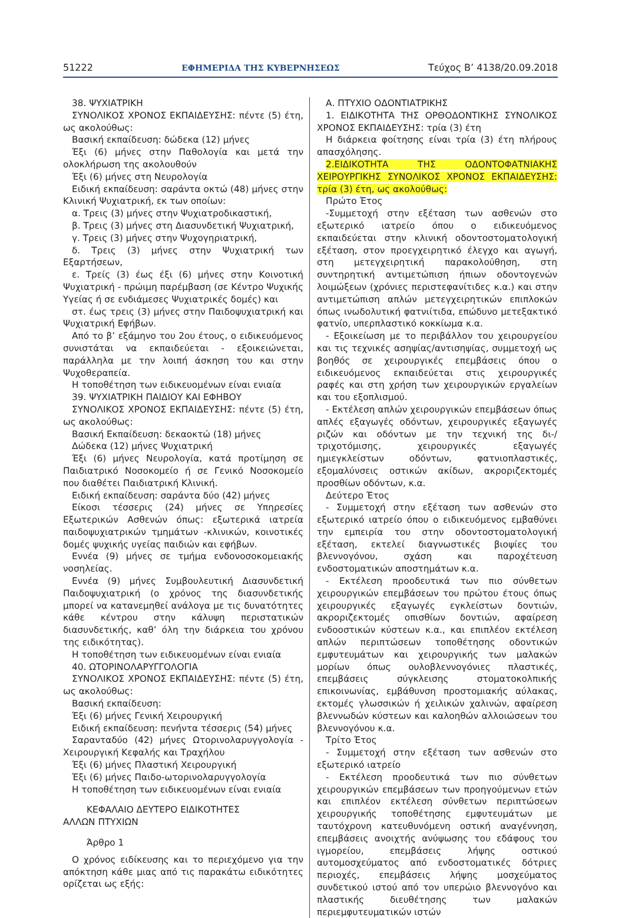51222 ΕΦΗΜΕΡΙΔΑ ΤΗΣ ΚΥΒΕΡΝΗΣΕΩΣ Τεύχος Β’ 4138/20.09.2018
38. ΨΥΧΙΑΤΡΙΚΗ
ΣΥΝΟΛΙΚΟΣ ΧΡΟΝΟΣ ΕΚΠΑΙΔΕΥΣΗΣ: πέντε (5) έτη, ως ακολούθως:
Βασική εκπαίδευση: δώδεκα (12) μήνες
Έξι (6) μήνες στην Παθολογία και μετά την ολοκλήρωση της ακολουθούν
Έξι (6) μήνες στη Νευρολογία
Ειδική εκπαίδευση: σαράντα οκτώ (48) μήνες στην Κλινική Ψυχιατρική, εκ των οποίων:
α. Τρεις (3) μήνες στην Ψυχιατροδικαστική,
β. Τρεις (3) μήνες στη Διασυνδετική Ψυχιατρική,
γ. Τρεις (3) μήνες στην Ψυχογηριατρική,
δ. Τρεις (3) μήνες στην Ψυχιατρική των Εξαρτήσεων,
ε. Τρείς (3) έως έξι (6) μήνες στην Κοινοτική Ψυχιατρική - πρώιμη παρέμβαση (σε Κέντρο Ψυχικής Υγείας ή σε ενδιάμεσες Ψυχιατρικές δομές) και
στ. έως τρεις (3) μήνες στην Παιδοψυχιατρική και Ψυχιατρική Εφήβων.
Από το β’ εξάμηνο του 2ου έτους, ο ειδικευόμενος συνιστάται να εκπαιδεύεται - εξοικειώνεται, παράλληλα με την λοιπή άσκηση του και στην Ψυχοθεραπεία.
Η τοποθέτηση των ειδικευομένων είναι ενιαία
39. ΨΥΧΙΑΤΡΙΚΗ ΠΑΙΔΙΟΥ ΚΑΙ ΕΦΗΒΟΥ
ΣΥΝΟΛΙΚΟΣ ΧΡΟΝΟΣ ΕΚΠΑΙΔΕΥΣΗΣ: πέντε (5) έτη, ως ακολούθως:
Βασική Εκπαίδευση: δεκαοκτώ (18) μήνες
Δώδεκα (12) μήνες Ψυχιατρική
Έξι (6) μήνες Νευρολογία, κατά προτίμηση σε Παιδιατρικό Νοσοκομείο ή σε Γενικό Νοσοκομείο που διαθέτει Παιδιατρική Κλινική.
Ειδική εκπαίδευση: σαράντα δύο (42) μήνες
Είκοσι τέσσερις (24) μήνες σε Υπηρεσίες Εξωτερικών Ασθενών όπως: εξωτερικά ιατρεία παιδοψυχιατρικών τμημάτων -κλινικών, κοινοτικές δομές ψυχικής υγείας παιδιών και εφήβων.
Εννέα (9) μήνες σε τμήμα ενδονοσοκομειακής νοσηλείας.
Εννέα (9) μήνες Συμβουλευτική Διασυνδετική Παιδοψυχιατρική (ο χρόνος της διασυνδετικής μπορεί να κατανεμηθεί ανάλογα με τις δυνατότητες κάθε κέντρου στην κάλυψη περιστατικών διασυνδετικής, καθ’ όλη την διάρκεια του χρόνου της ειδικότητας).
Η τοποθέτηση των ειδικευομένων είναι ενιαία
40. ΩΤΟΡΙΝΟΛΑΡΥΓΓΟΛΟΓΙΑ
ΣΥΝΟΛΙΚΟΣ ΧΡΟΝΟΣ ΕΚΠΑΙΔΕΥΣΗΣ: πέντε (5) έτη, ως ακολούθως:
Βασική εκπαίδευση:
Έξι (6) μήνες Γενική Χειρουργική
Ειδική εκπαίδευση: πενήντα τέσσερις (54) μήνες
Σαρανταδύο (42) μήνες Ωτορινολαρυγγολογία - Χειρουργική Κεφαλής και Τραχήλου
Έξι (6) μήνες Πλαστική Χειρουργική
Έξι (6) μήνες Παιδο-ωτορινολαρυγγολογία
Η τοποθέτηση των ειδικευομένων είναι ενιαία
ΚΕΦΑΛΑΙΟ ΔΕΥΤΕΡΟ ΕΙΔΙΚΟΤΗΤΕΣ
ΑΛΛΩΝ ΠΤΥΧΙΩΝ
Άρθρο 1
Ο χρόνος ειδίκευσης και το περιεχόμενο για την απόκτηση κάθε μιας από τις παρακάτω ειδικότητες ορίζεται ως εξής:
Α. ΠΤΥΧΙΟ ΟΔΟΝΤΙΑΤΡΙΚΗΣ
1. ΕΙΔΙΚΟΤΗΤΑ ΤΗΣ ΟΡΘΟΔΟΝΤΙΚΗΣ ΣΥΝΟΛΙΚΟΣ ΧΡΟΝΟΣ ΕΚΠΑΙΔΕΥΣΗΣ: τρία (3) έτη
Η διάρκεια φοίτησης είναι τρία (3) έτη πλήρους απασχόλησης.
2.ΕΙΔΙΚΟΤΗΤΑ ΤΗΣ ΟΔΟΝΤΟΦΑΤΝΙΑΚΗΣ ΧΕΙΡΟΥΡΓΙΚΗΣ ΣΥΝΟΛΙΚΟΣ ΧΡΟΝΟΣ ΕΚΠΑΙΔΕΥΣΗΣ: τρία (3) έτη, ως ακολούθως:
Πρώτο Έτος
-Συμμετοχή στην εξέταση των ασθενών στο εξωτερικό ιατρείο όπου ο ειδικευόμενος εκπαιδεύεται στην κλινική οδοντοστοματολογική εξέταση, στον προεγχειρητικό έλεγχο και αγωγή, στη μετεγχειρητική παρακολούθηση, στη συντηρητική αντιμετώπιση ήπιων οδοντογενών λοιμώξεων (χρόνιες περιστεφανίτιδες κ.α.) και στην αντιμετώπιση απλών μετεγχειρητικών επιπλοκών όπως ινωδολυτική φατνιίτιδα, επώδυνο μετεξακτικό φατνίο, υπερπλαστικό κοκκίωμα κ.α.
- Εξοικείωση με το περιβάλλον του χειρουργείου και τις τεχνικές ασηψίας/αντισηψίας, συμμετοχή ως βοηθός σε χειρουργικές επεμβάσεις όπου ο ειδικευόμενος εκπαιδεύεται στις χειρουργικές ραφές και στη χρήση των χειρουργικών εργαλείων και του εξοπλισμού.
- Εκτέλεση απλών χειρουργικών επεμβάσεων όπως απλές εξαγωγές οδόντων, χειρουργικές εξαγωγές ριζών και οδόντων με την τεχνική της δι-/τριχοτόμισης, χειρουργικές εξαγωγές ημιεγκλείστων οδόντων, φατνιοπλαστικές, εξομαλύνσεις οστικών ακίδων, ακροριζεκτομές προσθίων οδόντων, κ.α.
Δεύτερο Έτος
- Συμμετοχή στην εξέταση των ασθενών στο εξωτερικό ιατρείο όπου ο ειδικευόμενος εμβαθύνει την εμπειρία του στην οδοντοστοματολογική εξέταση, εκτελεί διαγνωστικές βιοψίες του βλεννογόνου, σχάση και παροχέτευση ενδοστοματικών αποστημάτων κ.α.
- Εκτέλεση προοδευτικά των πιο σύνθετων χειρουργικών επεμβάσεων του πρώτου έτους όπως χειρουργικές εξαγωγές εγκλείστων δοντιών, ακροριζεκτομές οπισθίων δοντιών, αφαίρεση ενδοοστικών κύστεων κ.α., και επιπλέον εκτέλεση απλών περιπτώσεων τοποθέτησης οδοντικών εμφυτευμάτων και χειρουργικής των μαλακών μορίων όπως ουλοβλεννογόνιες πλαστικές, επεμβάσεις σύγκλεισης στοματοκολπικής επικοινωνίας, εμβάθυνση προστομιακής αύλακας, εκτομές γλωσσικών ή χειλικών χαλινών, αφαίρεση βλεννωδών κύστεων και καλοηθών αλλοιώσεων του βλεννογόνου κ.α.
Τρίτο Έτος
- Συμμετοχή στην εξέταση των ασθενών στο εξωτερικό ιατρείο
- Εκτέλεση προοδευτικά των πιο σύνθετων χειρουργικών επεμβάσεων των προηγούμενων ετών και επιπλέον εκτέλεση σύνθετων περιπτώσεων χειρουργικής τοποθέτησης εμφυτευμάτων με ταυτόχρονη κατευθυνόμενη οστική αναγέννηση, επεμβάσεις ανοιχτής ανύψωσης του εδάφους του ιγμορείου, επεμβάσεις λήψης οστικού αυτομοσχεύματος από ενδοστοματικές δότριες περιοχές, επεμβάσεις λήψης μοσχεύματος συνδετικού ιστού από τον υπερώιο βλεννογόνο και πλαστικής διευθέτησης των μαλακών περιεμφυτευματικών ιστών